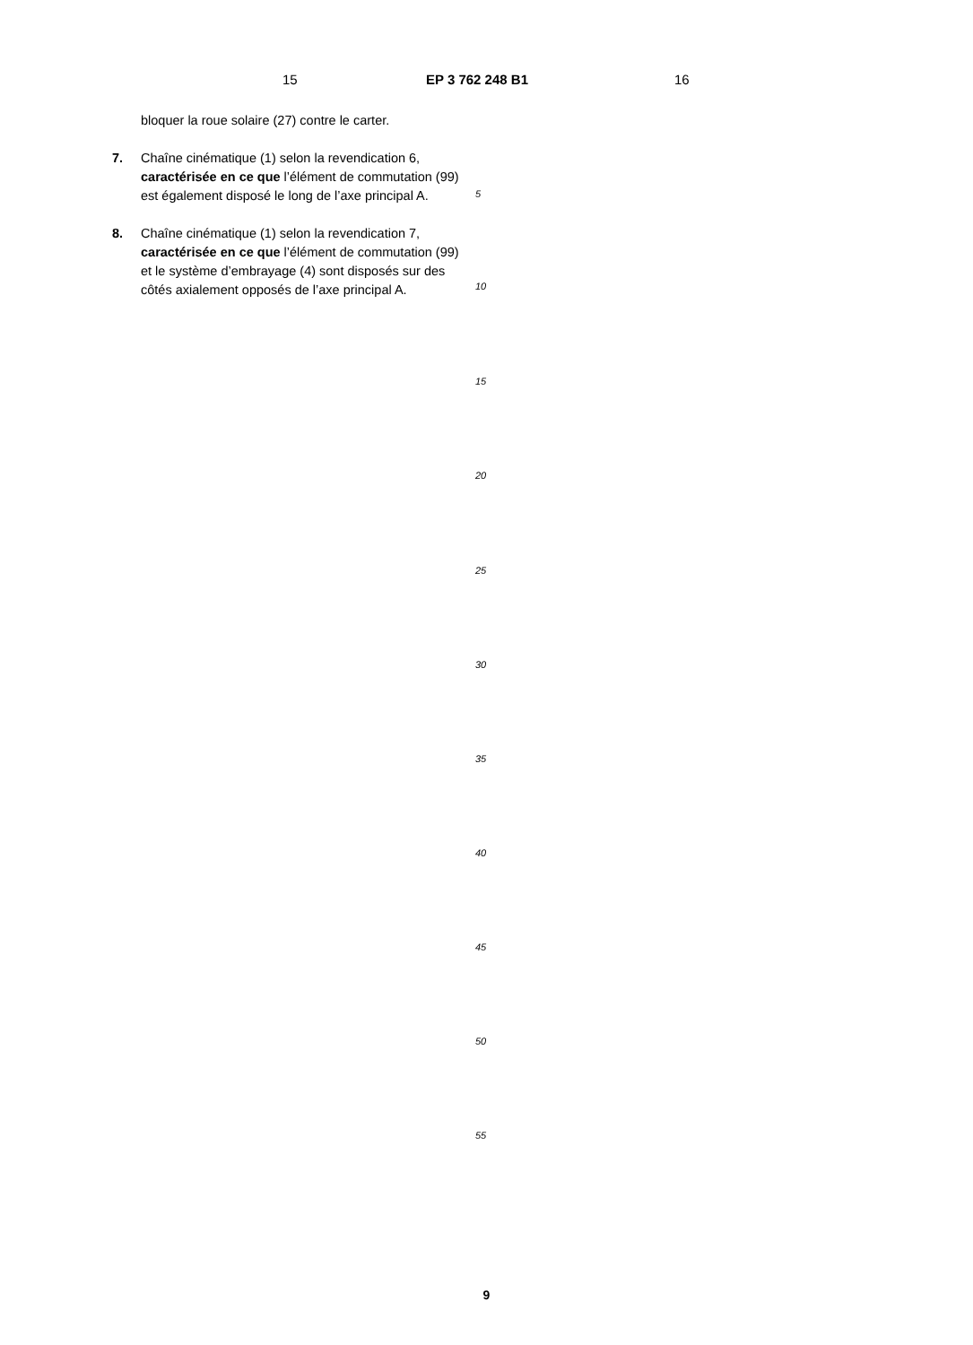15 EP 3 762 248 B1 16
bloquer la roue solaire (27) contre le carter.
7. Chaîne cinématique (1) selon la revendication 6, caractérisée en ce que l’élément de commutation (99) est également disposé le long de l’axe principal A.
8. Chaîne cinématique (1) selon la revendication 7, caractérisée en ce que l’élément de commutation (99) et le système d’embrayage (4) sont disposés sur des côtés axialement opposés de l’axe principal A.
5
10
15
20
25
30
35
40
45
50
55
9